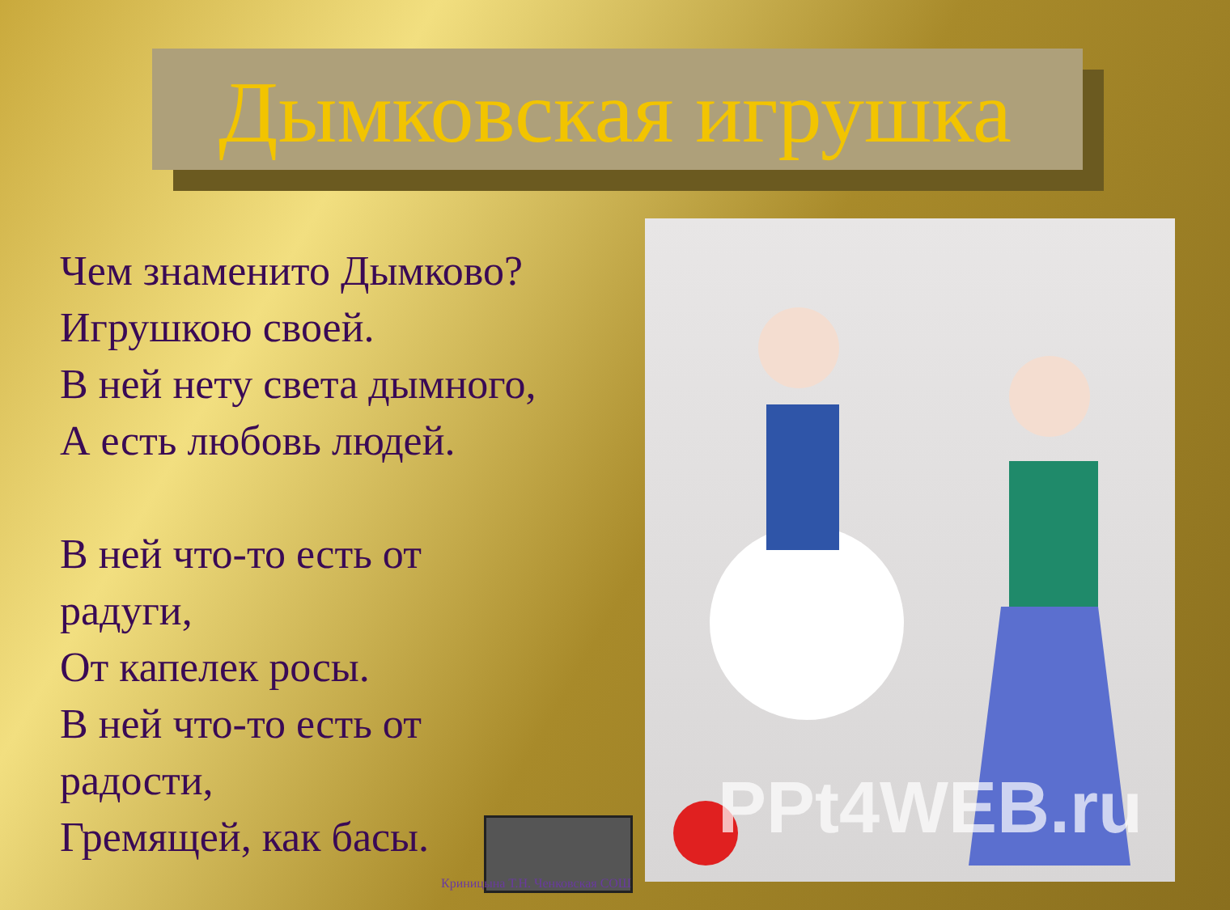Дымковская игрушка
Чем знаменито Дымково?
Игрушкою своей.
В ней нету света дымного,
А есть любовь людей.
В ней что-то есть от
радуги,
От капелек росы.
В ней что-то есть от
радости,
Гремящей, как басы.
PPt4WEB.ru
Криницына Т.Н. Ченковская СОШ